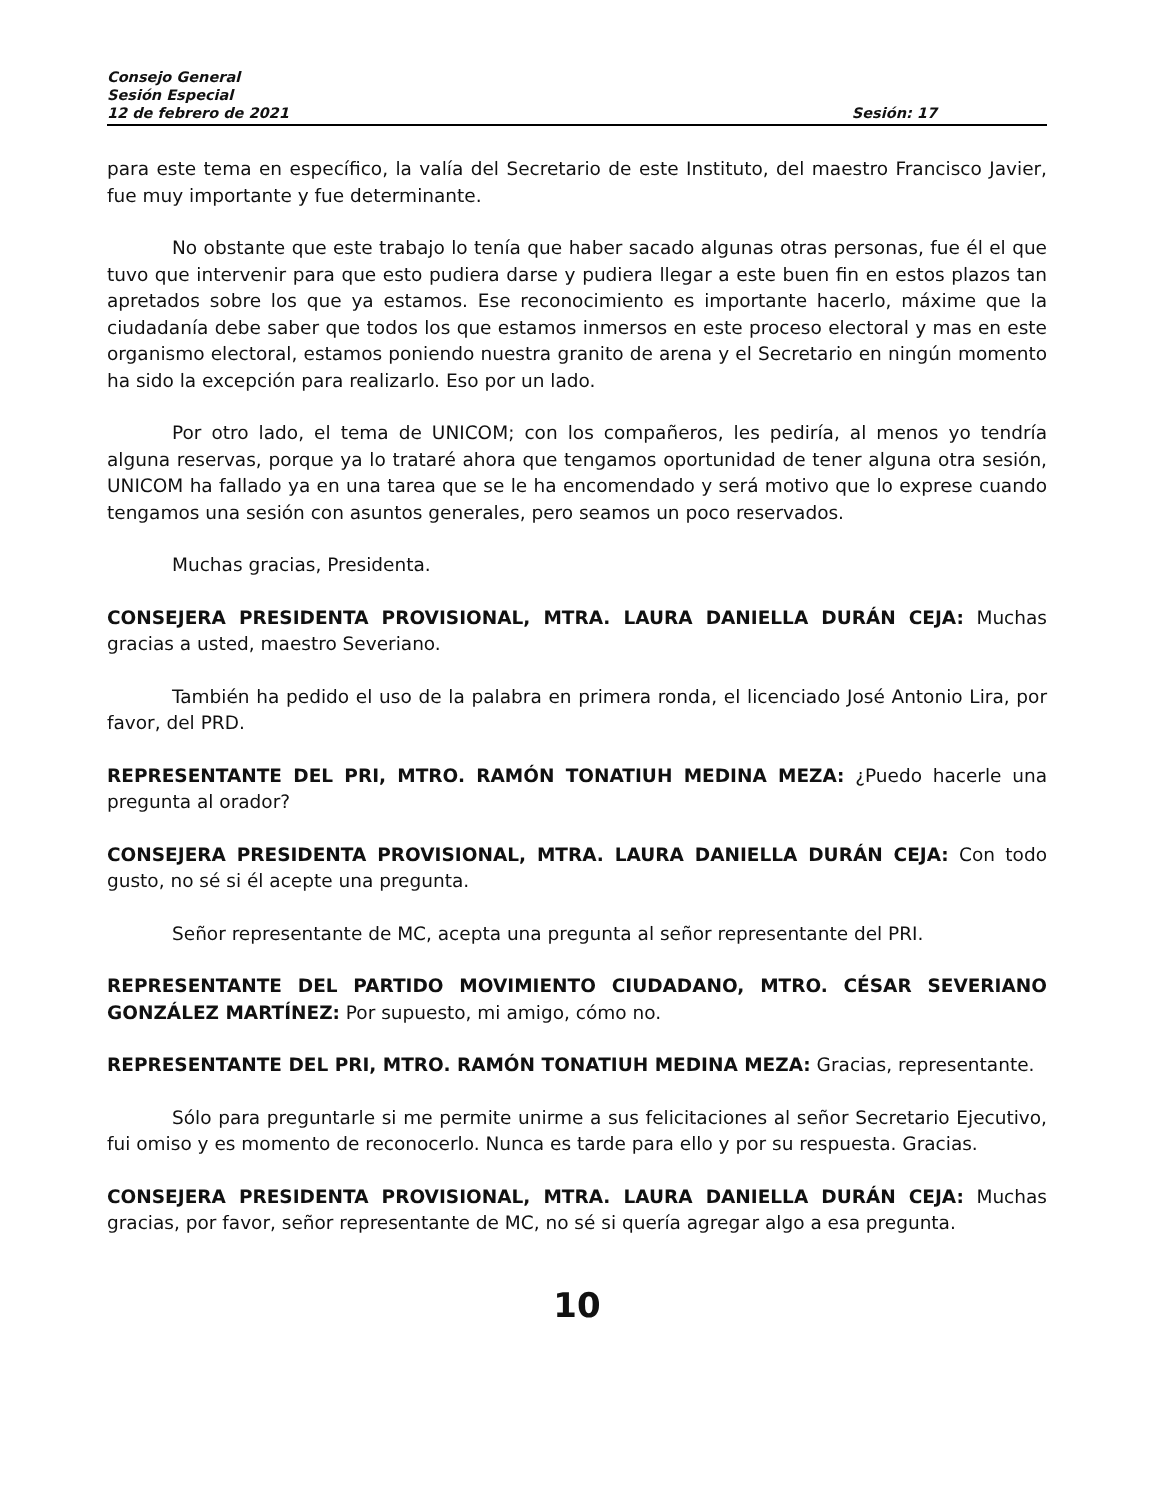Consejo General
Sesión Especial
12 de febrero de 2021 Sesión: 17
para este tema en específico, la valía del Secretario de este Instituto, del maestro Francisco Javier, fue muy importante y fue determinante.
No obstante que este trabajo lo tenía que haber sacado algunas otras personas, fue él el que tuvo que intervenir para que esto pudiera darse y pudiera llegar a este buen fin en estos plazos tan apretados sobre los que ya estamos. Ese reconocimiento es importante hacerlo, máxime que la ciudadanía debe saber que todos los que estamos inmersos en este proceso electoral y mas en este organismo electoral, estamos poniendo nuestra granito de arena y el Secretario en ningún momento ha sido la excepción para realizarlo. Eso por un lado.
Por otro lado, el tema de UNICOM; con los compañeros, les pediría, al menos yo tendría alguna reservas, porque ya lo trataré ahora que tengamos oportunidad de tener alguna otra sesión, UNICOM ha fallado ya en una tarea que se le ha encomendado y será motivo que lo exprese cuando tengamos una sesión con asuntos generales, pero seamos un poco reservados.
Muchas gracias, Presidenta.
CONSEJERA PRESIDENTA PROVISIONAL, MTRA. LAURA DANIELLA DURÁN CEJA: Muchas gracias a usted, maestro Severiano.
También ha pedido el uso de la palabra en primera ronda, el licenciado José Antonio Lira, por favor, del PRD.
REPRESENTANTE DEL PRI, MTRO. RAMÓN TONATIUH MEDINA MEZA: ¿Puedo hacerle una pregunta al orador?
CONSEJERA PRESIDENTA PROVISIONAL, MTRA. LAURA DANIELLA DURÁN CEJA: Con todo gusto, no sé si él acepte una pregunta.
Señor representante de MC, acepta una pregunta al señor representante del PRI.
REPRESENTANTE DEL PARTIDO MOVIMIENTO CIUDADANO, MTRO. CÉSAR SEVERIANO GONZÁLEZ MARTÍNEZ: Por supuesto, mi amigo, cómo no.
REPRESENTANTE DEL PRI, MTRO. RAMÓN TONATIUH MEDINA MEZA: Gracias, representante.
Sólo para preguntarle si me permite unirme a sus felicitaciones al señor Secretario Ejecutivo, fui omiso y es momento de reconocerlo. Nunca es tarde para ello y por su respuesta. Gracias.
CONSEJERA PRESIDENTA PROVISIONAL, MTRA. LAURA DANIELLA DURÁN CEJA: Muchas gracias, por favor, señor representante de MC, no sé si quería agregar algo a esa pregunta.
10